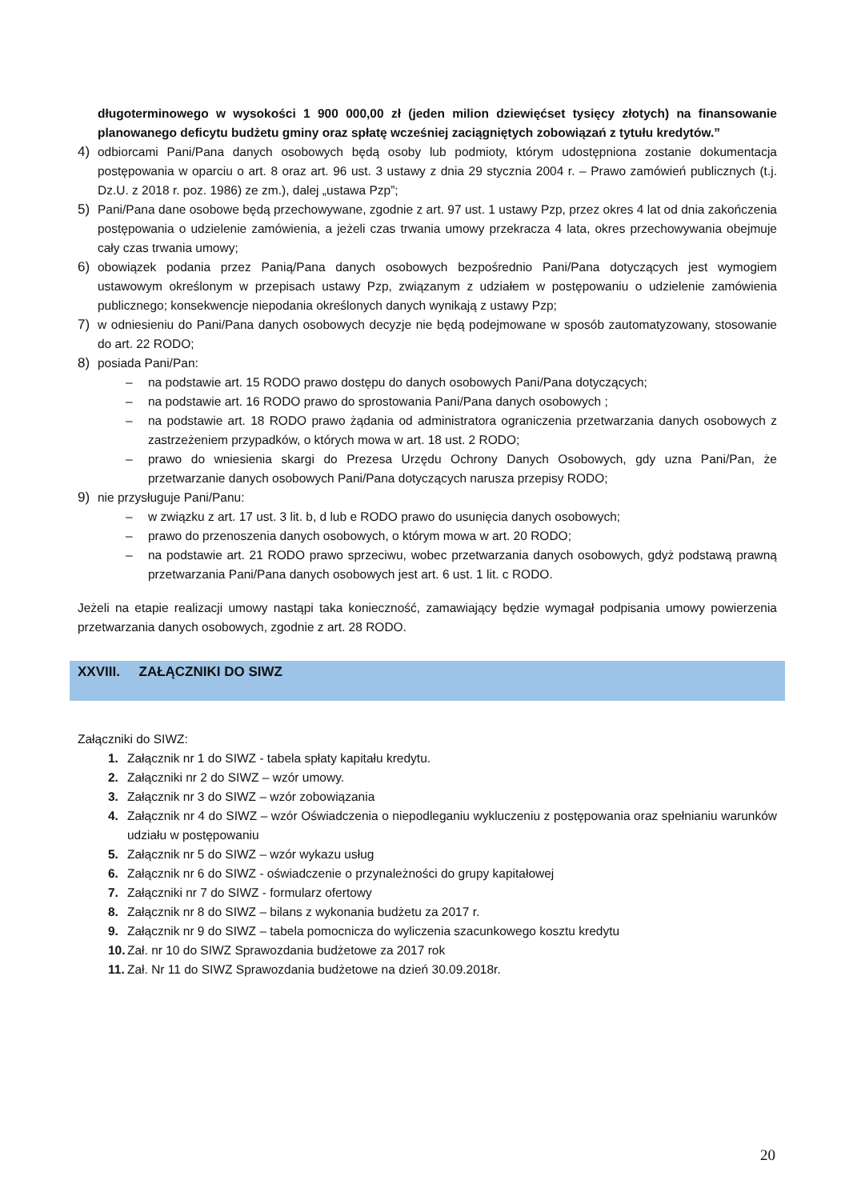długoterminowego w wysokości 1 900 000,00 zł (jeden milion dziewięćset tysięcy złotych) na finansowanie planowanego deficytu budżetu gminy oraz spłatę wcześniej zaciągniętych zobowiązań z tytułu kredytów.”
4) odbiorcami Pani/Pana danych osobowych będą osoby lub podmioty, którym udostępniona zostanie dokumentacja postępowania w oparciu o art. 8 oraz art. 96 ust. 3 ustawy z dnia 29 stycznia 2004 r. – Prawo zamówień publicznych (t.j. Dz.U. z 2018 r. poz. 1986) ze zm.), dalej „ustawa Pzp”;
5) Pani/Pana dane osobowe będą przechowywane, zgodnie z art. 97 ust. 1 ustawy Pzp, przez okres 4 lat od dnia zakończenia postępowania o udzielenie zamówienia, a jeżeli czas trwania umowy przekracza 4 lata, okres przechowywania obejmuje cały czas trwania umowy;
6) obowiązek podania przez Panią/Pana danych osobowych bezpośrednio Pani/Pana dotyczących jest wymogiem ustawowym określonym w przepisach ustawy Pzp, związanym z udziałem w postępowaniu o udzielenie zamówienia publicznego; konsekwencje niepodania określonych danych wynikają z ustawy Pzp;
7) w odniesieniu do Pani/Pana danych osobowych decyzje nie będą podejmowane w sposób zautomatyzowany, stosowanie do art. 22 RODO;
8) posiada Pani/Pan:
– na podstawie art. 15 RODO prawo dostępu do danych osobowych Pani/Pana dotyczących;
– na podstawie art. 16 RODO prawo do sprostowania Pani/Pana danych osobowych ;
– na podstawie art. 18 RODO prawo żądania od administratora ograniczenia przetwarzania danych osobowych z zastrzeżeniem przypadków, o których mowa w art. 18 ust. 2 RODO;
– prawo do wniesienia skargi do Prezesa Urzędu Ochrony Danych Osobowych, gdy uzna Pani/Pan, że przetwarzanie danych osobowych Pani/Pana dotyczących narusza przepisy RODO;
9) nie przysługuje Pani/Panu:
– w związku z art. 17 ust. 3 lit. b, d lub e RODO prawo do usunięcia danych osobowych;
– prawo do przenoszenia danych osobowych, o którym mowa w art. 20 RODO;
– na podstawie art. 21 RODO prawo sprzeciwu, wobec przetwarzania danych osobowych, gdyż podstawą prawną przetwarzania Pani/Pana danych osobowych jest art. 6 ust. 1 lit. c RODO.
Jeżeli na etapie realizacji umowy nastąpi taka konieczność, zamawiający będzie wymagał podpisania umowy powierzenia przetwarzania danych osobowych, zgodnie z art. 28 RODO.
XXVIII. ZAŁĄCZNIKI DO SIWZ
Załączniki do SIWZ:
1. Załącznik nr 1 do SIWZ - tabela spłaty kapitału kredytu.
2. Załączniki nr 2 do SIWZ – wzór umowy.
3. Załącznik nr 3 do SIWZ – wzór zobowiązania
4. Załącznik nr 4 do SIWZ – wzór Oświadczenia o niepodleganiu wykluczeniu z postępowania oraz spełnianiu warunków udziału w postępowaniu
5. Załącznik nr 5 do SIWZ – wzór wykazu usług
6. Załącznik nr 6 do SIWZ - oświadczenie o przynależności do grupy kapitałowej
7. Załączniki nr 7 do SIWZ - formularz ofertowy
8. Załącznik nr 8 do SIWZ – bilans z wykonania budżetu za 2017 r.
9. Załącznik nr 9 do SIWZ – tabela pomocnicza do wyliczenia szacunkowego kosztu kredytu
10.
Zał. nr 10 do SIWZ Sprawozdania budżetowe za 2017 rok
11.
Zał. Nr 11 do SIWZ Sprawozdania budżetowe na dzień 30.09.2018r.
20